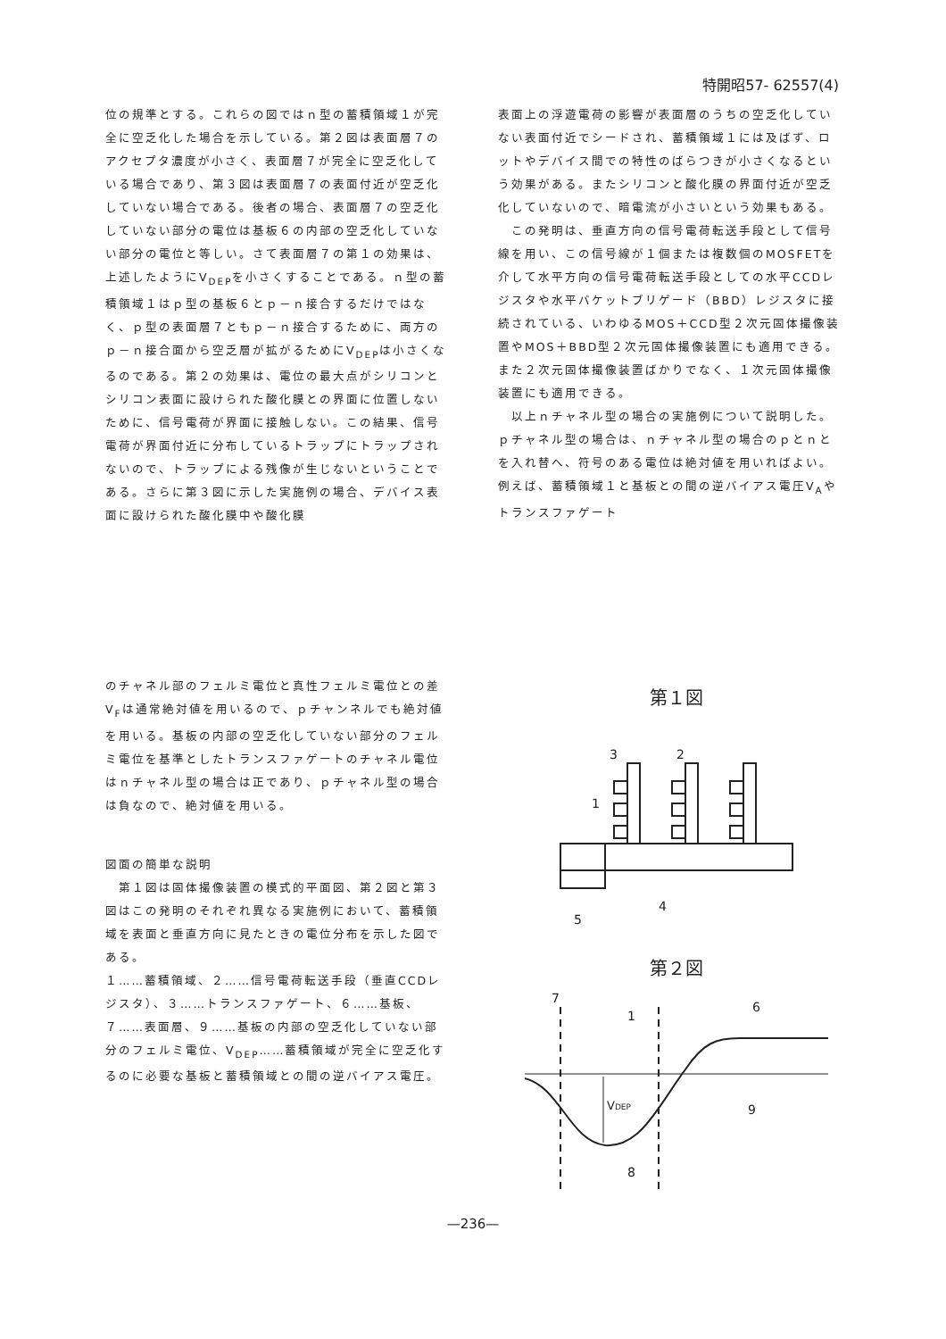特開昭57- 62557(4)
位の規準とする。これらの図ではｎ型の蓄積領域１が完全に空乏化した場合を示している。第２図は表面層７のアクセプタ濃度が小さく、表面層７が完全に空乏化している場合であり、第３図は表面層７の表面付近が空乏化していない場合である。後者の場合、表面層７の空乏化していない部分の電位は基板６の内部の空乏化していない部分の電位と等しい。さて表面層７の第１の効果は、上述したようにV<sub>DEP</sub>を小さくすることである。ｎ型の蓄積領域１はｐ型の基板６とｐ－ｎ接合するだけではなく、ｐ型の表面層７ともｐ－ｎ接合するために、両方のｐ－ｎ接合面から空乏層が拡がるためにV<sub>DEP</sub>は小さくなるのである。第２の効果は、電位の最大点がシリコンとシリコン表面に設けられた酸化膜との界面に位置しないために、信号電荷が界面に接触しない。この結果、信号電荷が界面付近に分布しているトラップにトラップされないので、トラップによる残像が生じないということである。さらに第３図に示した実施例の場合、デバイス表面に設けられた酸化膜中や酸化膜
表面上の浮遊電荷の影響が表面層のうちの空乏化していない表面付近でシードされ、蓄積領域１には及ばず、ロットやデバイス間での特性のばらつきが小さくなるという効果がある。またシリコンと酸化膜の界面付近が空乏化していないので、暗電流が小さいという効果もある。
　この発明は、垂直方向の信号電荷転送手段として信号線を用い、この信号線が１個または複数個のMOSFETを介して水平方向の信号電荷転送手段としての水平CCDレジスタや水平バケットブリゲード（BBD）レジスタに接続されている、いわゆるMOS＋CCD型２次元固体撮像装置やMOS＋BBD型２次元固体撮像装置にも適用できる。また２次元固体撮像装置ばかりでなく、１次元固体撮像装置にも適用できる。
　以上ｎチャネル型の場合の実施例について説明した。ｐチャネル型の場合は、ｎチャネル型の場合のｐとｎとを入れ替へ、符号のある電位は絶対値を用いればよい。例えば、蓄積領域１と基板との間の逆バイアス電圧V<sub>A</sub>やトランスファゲート
のチャネル部のフェルミ電位と真性フェルミ電位との差V<sub>F</sub>は通常絶対値を用いるので、ｐチャンネルでも絶対値を用いる。基板の内部の空乏化していない部分のフェルミ電位を基準としたトランスファゲートのチャネル電位はｎチャネル型の場合は正であり、ｐチャネル型の場合は負なので、絶対値を用いる。
図面の簡単な説明
　第１図は固体撮像装置の模式的平面図、第２図と第３図はこの発明のそれぞれ異なる実施例において、蓄積領域を表面と垂直方向に見たときの電位分布を示した図である。
１……蓄積領域、２……信号電荷転送手段（垂直CCDレジスタ）、３……トランスファゲート、６……基板、７……表面層、９……基板の内部の空乏化していない部分のフェルミ電位、V<sub>DEP</sub>……蓄積領域が完全に空乏化するのに必要な基板と蓄積領域との間の逆バイアス電圧。
第１図
3
2
1
4
5
第２図
VDEP
7
1
6
9
8
—236—